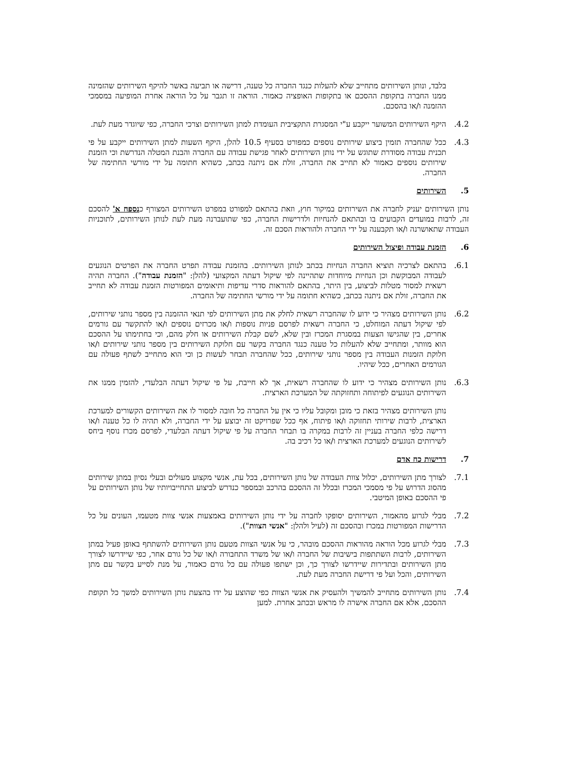בלבד, ונותן השירותים מתחייב שלא להעלות כנגד החברה כל טענה, דרישה או תביעה באשר להיקף השירותים שהזמינה ממנו החברה בתקופת ההסכם או בתקופות האופציה כאמור. הוראה זו תגבר על כל הוראה אחרת המופיעה במסמכי ההזמנה ו/או בהסכם.
4.2. היקף השירותים המשוער ייקבע ע"י המסגרת התקציבית העומדת למתן השירותים וצרכי החברה, כפי שיוגדר מעת לעת.
4.3. ככל שהחברה תזמין ביצוע שירותים נוספים כמפורט בסעיף 10.5 להלן, היקף השעות למתן השירותים ייקבע על פי תכנית עבודה מסודרת שתוגש על ידי נותן השירותים לאחר פגישת עבודה עם החברה והבנת המטלה הנדרשת וכי הזמנת שירותים נוספים כאמור לא תחייב את החברה, זולת אם ניתנה בכתב, כשהיא חתומה על ידי מורשי החתימה של החברה.
5. השירותים
נותן השירותים יעניק לחברה את השירותים במיקור חוץ, וזאת בהתאם למפורט במפרט השירותים המצורף כנספח א' להסכם זה, לרבות במועדים הקבועים בו ובהתאם להנחיות ולדרישות החברה, כפי שתועברנה מעת לעת לנותן השירותים, לתוכניות העבודה שתאושרנה ו/או תקבענה על ידי החברה ולהוראות הסכם זה.
6. הזמנת עבודה ופיצול השירותים
6.1. בהתאם לצרכיה תוציא החברה הנחיות בכתב לנותן השירותים. בהזמנת עבודה תפרט החברה את הפרטים הנוגעים לעבודה המבוקשת וכן הנחיות מיוחדות שתהיינה לפי שיקול דעתה המקצועי (להלן: "הזמנת עבודה"). החברה תהיה רשאית למסור מטלות לביצוע, בין היתר, בהתאם להוראות סדרי עדיפות ותיאומים המפורטות הזמנת עבודה לא תחייב את החברה, זולת אם ניתנה בכתב, כשהיא חתומה על ידי מורשי החתימה של החברה.
6.2. נותן השירותים מצהיר כי ידוע לו שהחברה רשאית לחלק את מתן השירותים לפי תנאי ההזמנה בין מספר נותני שירותים, לפי שיקול דעתה המוחלט, כי החברה רשאית לפרסם פניות נוספות ו/או מכרזים נוספים ו/או להתקשר עם גורמים אחרים, בין שהגישו הצעות במסגרת המכרז ובין שלא, לשם קבלת השירותים או חלק מהם, וכי בחתימתו על ההסכם הוא מוותר, ומתחייב שלא להעלות כל טענה כנגד החברה בקשר עם חלוקת השירותים בין מספר נותני שירותים ו/או חלוקת הזמנות העבודה בין מספר נותני שירותים, ככל שהחברה תבחר לעשות כן וכי הוא מתחייב לשתף פעולה עם הגורמים האחרים, ככל שיהיו.
6.3. נותן השירותים מצהיר כי ידוע לו שהחברה רשאית, אך לא חייבת, על פי שיקול דעתה הבלעדי, להזמין ממנו את השירותים הנוגעים לפיתוחה ותחזוקתה של המערכת הארצית.
נותן השירותים מצהיר בזאת כי מובן ומקובל עליו כי אין על החברה כל חובה למסור לו את השירותים הקשורים למערכת הארצית, לרבות שירותי תחזוקה ו/או פיתוח, אף ככל שפרויקט זה יבוצע על ידי החברה, ולא תהיה לו כל טענה ו/או דרישה כלפי החברה בעניין זה לרבות במקרה בו תבחר החברה על פי שיקול דעתה הבלעדי, לפרסם מכרז נוסף ביחס לשירותים הנוגעים למערכת הארצית ו/או כל רכיב בה.
7. דרישות כח אדם
7.1. לצורך מתן השירותים, יכלול צוות העבודה של נותן השירותים, בכל עת, אנשי מקצוע מעולים ובעלי נסיון במתן שירותים מהסוג הדרוש על פי מסמכי המכרז ובכלל זה ההסכם בהרכב ובמספר כנדרש לביצוע התחייבויותיו של נותן השירותים על פי ההסכם באופן המיטבי.
7.2. מבלי לגרוע מהאמור, השירותים יסופקו לחברה על ידי נותן השירותים באמצעות אנשי צוות מטעמו, העונים על כל הדרישות המפורטות במכרז ובהסכם זה (לעיל ולהלן: "אנשי הצוות").
7.3. מבלי לגרוע מכל הוראה מהוראות ההסכם מובהר, כי על אנשי הצוות מטעם נותן השירותים להשתתף באופן פעיל במתן השירותים, לרבות השתתפות בישיבות של החברה ו/או של משרד התחבורה ו/או של כל גורם אחר, כפי שיידרשו לצורך מתן השירותים ובתדירות שיידרשו לצורך כך, וכן ישתפו פעולה עם כל גורם כאמור, על מנת לסייע בקשר עם מתן השירותים, והכל ועל פי דרישת החברה מעת לעת.
7.4. נותן השירותים מתחייב להמשיך ולהעסיק את אנשי הצוות כפי שהוצע על ידו בהצעת נותן השירותים למשך כל תקופת ההסכם, אלא אם החברה אישרה לו מראש ובכתב אחרת. למען